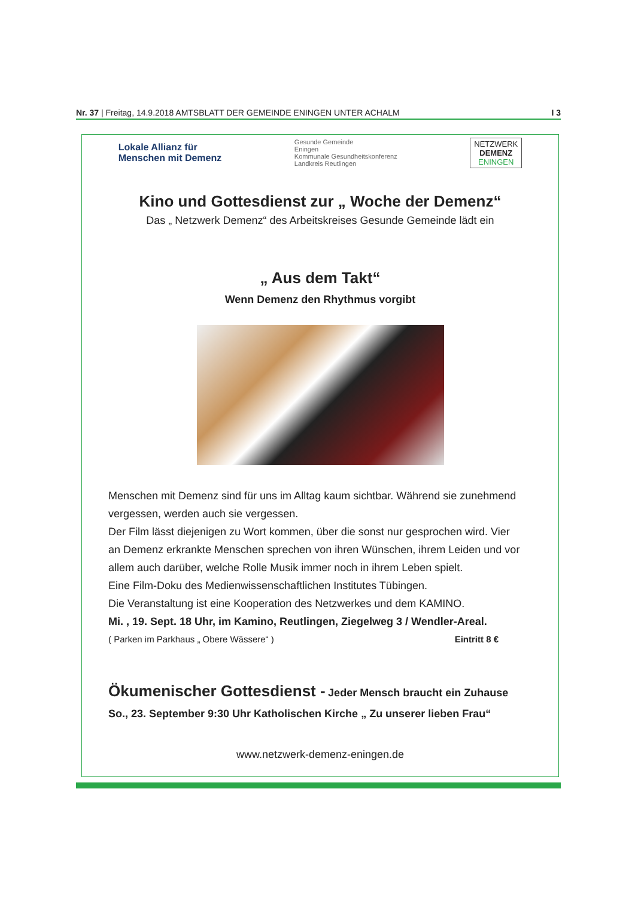Nr. 37 | Freitag, 14.9.2018 AMTSBLATT DER GEMEINDE ENINGEN UNTER ACHALM I 3
Lokale Allianz für
Menschen mit Demenz
Gesunde Gemeinde
Eningen
Kommunale Gesundheitskonferenz
Landkreis Reutlingen
NETZWERK
DEMENZ
ENINGEN
Kino und Gottesdienst zur „ Woche der Demenz“
Das „ Netzwerk Demenz“ des Arbeitskreises Gesunde Gemeinde lädt ein
„ Aus dem Takt“
Wenn Demenz den Rhythmus vorgibt
Menschen mit Demenz sind für uns im Alltag kaum sichtbar. Während sie zunehmend vergessen, werden auch sie vergessen.
Der Film lässt diejenigen zu Wort kommen, über die sonst nur gesprochen wird. Vier an Demenz erkrankte Menschen sprechen von ihren Wünschen, ihrem Leiden und vor allem auch darüber, welche Rolle Musik immer noch in ihrem Leben spielt.
Eine Film-Doku des Medienwissenschaftlichen Institutes Tübingen.
Die Veranstaltung ist eine Kooperation des Netzwerkes und dem KAMINO.
Mi. , 19. Sept. 18 Uhr, im Kamino, Reutlingen, Ziegelweg 3 / Wendler-Areal.
( Parken im Parkhaus „ Obere Wässere“ ) Eintritt 8 €
Ökumenischer Gottesdienst - Jeder Mensch braucht ein Zuhause
So., 23. September 9:30 Uhr Katholischen Kirche „ Zu unserer lieben Frau“
www.netzwerk-demenz-eningen.de